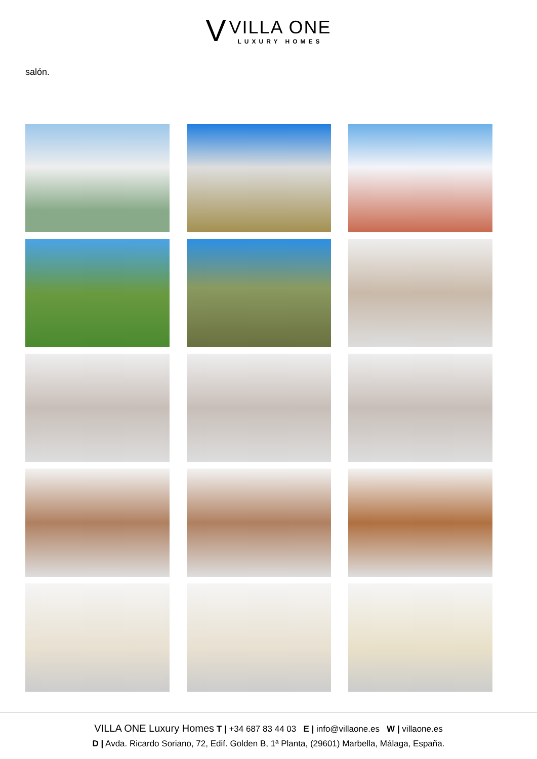V
VILLA ONE
LUXURY HOMES
salón.
VILLA ONE Luxury Homes T | +34 687 83 44 03 E | info@villaone.es W | villaone.es
D | Avda. Ricardo Soriano, 72, Edif. Golden B, 1ª Planta, (29601) Marbella, Málaga, España.